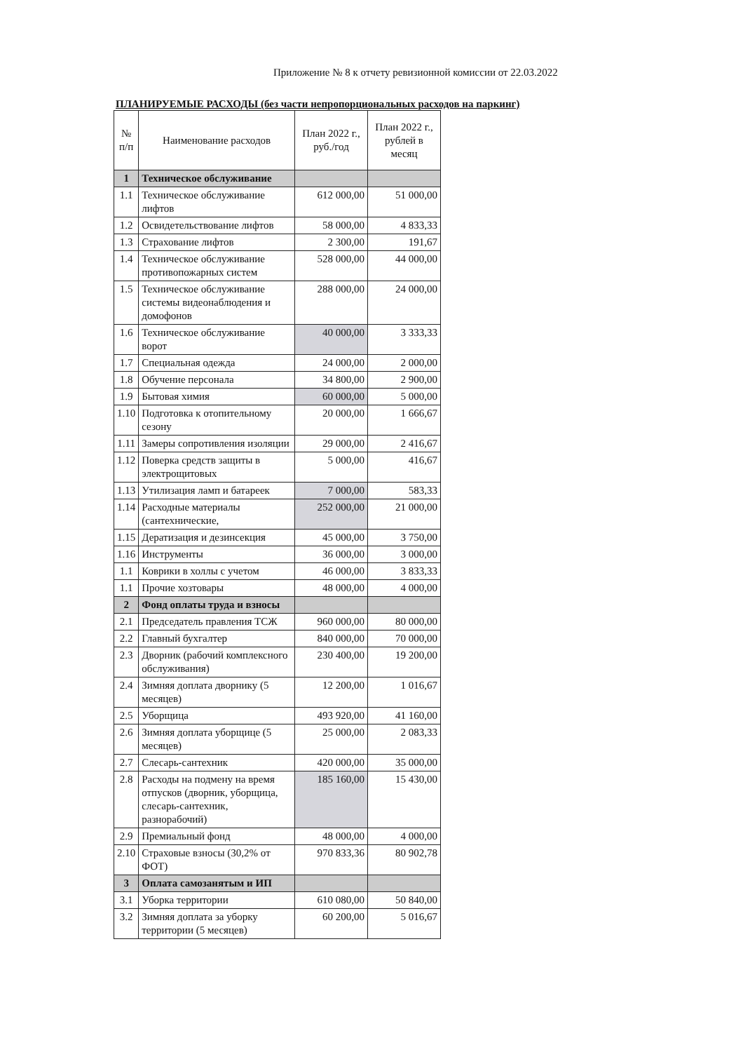Приложение № 8 к отчету ревизионной комиссии от 22.03.2022
ПЛАНИРУЕМЫЕ РАСХОДЫ (без части непропорциональных расходов на паркинг)
| № п/п | Наименование расходов | План 2022 г., руб./год | План 2022 г., рублей в месяц |
| --- | --- | --- | --- |
| 1 | Техническое обслуживание | | |
| 1.1 | Техническое обслуживание лифтов | 612 000,00 | 51 000,00 |
| 1.2 | Освидетельствование лифтов | 58 000,00 | 4 833,33 |
| 1.3 | Страхование лифтов | 2 300,00 | 191,67 |
| 1.4 | Техническое обслуживание противопожарных систем | 528 000,00 | 44 000,00 |
| 1.5 | Техническое обслуживание системы видеонаблюдения и домофонов | 288 000,00 | 24 000,00 |
| 1.6 | Техническое обслуживание ворот | 40 000,00 | 3 333,33 |
| 1.7 | Специальная одежда | 24 000,00 | 2 000,00 |
| 1.8 | Обучение персонала | 34 800,00 | 2 900,00 |
| 1.9 | Бытовая химия | 60 000,00 | 5 000,00 |
| 1.10 | Подготовка к отопительному сезону | 20 000,00 | 1 666,67 |
| 1.11 | Замеры сопротивления изоляции | 29 000,00 | 2 416,67 |
| 1.12 | Поверка средств защиты в электрощитовых | 5 000,00 | 416,67 |
| 1.13 | Утилизация ламп и батареек | 7 000,00 | 583,33 |
| 1.14 | Расходные материалы (сантехнические, | 252 000,00 | 21 000,00 |
| 1.15 | Дератизация и дезинсекция | 45 000,00 | 3 750,00 |
| 1.16 | Инструменты | 36 000,00 | 3 000,00 |
| 1.1 | Коврики в холлы с учетом | 46 000,00 | 3 833,33 |
| 1.1 | Прочие хозтовары | 48 000,00 | 4 000,00 |
| 2 | Фонд оплаты труда и взносы | | |
| 2.1 | Председатель правления ТСЖ | 960 000,00 | 80 000,00 |
| 2.2 | Главный бухгалтер | 840 000,00 | 70 000,00 |
| 2.3 | Дворник (рабочий комплексного обслуживания) | 230 400,00 | 19 200,00 |
| 2.4 | Зимняя доплата дворнику (5 месяцев) | 12 200,00 | 1 016,67 |
| 2.5 | Уборщица | 493 920,00 | 41 160,00 |
| 2.6 | Зимняя доплата уборщице (5 месяцев) | 25 000,00 | 2 083,33 |
| 2.7 | Слесарь-сантехник | 420 000,00 | 35 000,00 |
| 2.8 | Расходы на подмену на время отпусков (дворник, уборщица, слесарь-сантехник, разнорабочий) | 185 160,00 | 15 430,00 |
| 2.9 | Премиальный фонд | 48 000,00 | 4 000,00 |
| 2.10 | Страховые взносы (30,2% от ФОТ) | 970 833,36 | 80 902,78 |
| 3 | Оплата самозанятым и ИП | | |
| 3.1 | Уборка территории | 610 080,00 | 50 840,00 |
| 3.2 | Зимняя доплата за уборку территории (5 месяцев) | 60 200,00 | 5 016,67 |